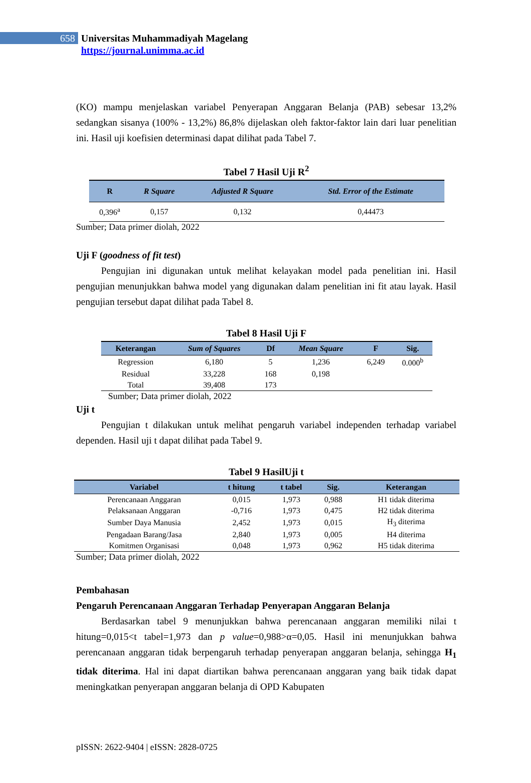658
Universitas Muhammadiyah Magelang
https://journal.unimma.ac.id
(KO) mampu menjelaskan variabel Penyerapan Anggaran Belanja (PAB) sebesar 13,2% sedangkan sisanya (100% - 13,2%) 86,8% dijelaskan oleh faktor-faktor lain dari luar penelitian ini. Hasil uji koefisien determinasi dapat dilihat pada Tabel 7.
Tabel 7 Hasil Uji R<sup>2</sup>
| R | R Square | Adjusted R Square | Std. Error of the Estimate |
| --- | --- | --- | --- |
| 0,396<sup>a</sup> | 0,157 | 0,132 | 0,44473 |
Sumber; Data primer diolah, 2022
Uji F (goodness of fit test)
Pengujian ini digunakan untuk melihat kelayakan model pada penelitian ini. Hasil pengujian menunjukkan bahwa model yang digunakan dalam penelitian ini fit atau layak. Hasil pengujian tersebut dapat dilihat pada Tabel 8.
Tabel 8 Hasil Uji F
| Keterangan | Sum of Squares | Df | Mean Square | F | Sig. |
| --- | --- | --- | --- | --- | --- |
| Regression | 6,180 | 5 | 1,236 | 6,249 | 0.000<sup>b</sup> |
| Residual | 33,228 | 168 | 0,198 | | |
| Total | 39,408 | 173 | | | |
Sumber; Data primer diolah, 2022
Uji t
Pengujian t dilakukan untuk melihat pengaruh variabel independen terhadap variabel dependen. Hasil uji t dapat dilihat pada Tabel 9.
Tabel 9 HasilUji t
| Variabel | t hitung | t tabel | Sig. | Keterangan |
| --- | --- | --- | --- | --- |
| Perencanaan Anggaran | 0,015 | 1,973 | 0,988 | H1 tidak diterima |
| Pelaksanaan Anggaran | -0,716 | 1,973 | 0,475 | H2 tidak diterima |
| Sumber Daya Manusia | 2,452 | 1,973 | 0,015 | H<sub>3</sub> diterima |
| Pengadaan Barang/Jasa | 2,840 | 1,973 | 0,005 | H4 diterima |
| Komitmen Organisasi | 0,048 | 1,973 | 0,962 | H5 tidak diterima |
Sumber; Data primer diolah, 2022
Pembahasan
Pengaruh Perencanaan Anggaran Terhadap Penyerapan Anggaran Belanja
Berdasarkan tabel 9 menunjukkan bahwa perencanaan anggaran memiliki nilai t hitung=0,015<t tabel=1,973 dan p value=0,988>α=0,05. Hasil ini menunjukkan bahwa perencanaan anggaran tidak berpengaruh terhadap penyerapan anggaran belanja, sehingga H<sub>1</sub> tidak diterima. Hal ini dapat diartikan bahwa perencanaan anggaran yang baik tidak dapat meningkatkan penyerapan anggaran belanja di OPD Kabupaten
pISSN: 2622-9404 | eISSN: 2828-0725